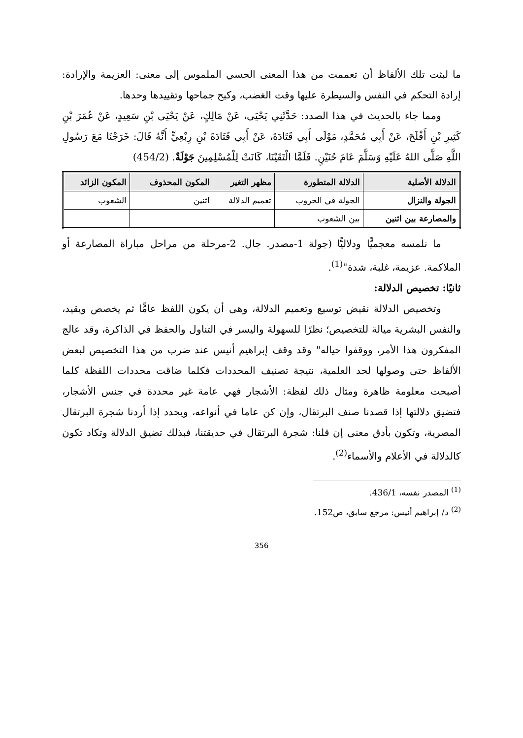ما لبثت تلك الألفاظ أن تعممت من هذا المعنى الحسي الملموس إلى معنى: العزيمة والإرادة: إرادة التحكم في النفس والسيطرة عليها وقت الغضب، وكبح جماحها وتقييدها وحدها.
ومما جاء بالحديث في هذا الصدد: حَدَّثَنِي يَحْيَى، عَنْ مَالِكٍ، عَنْ يَحْيَى بْنِ سَعِيدٍ، عَنْ عُمَرَ بْنِ كَثِيرِ بْنِ أَفْلَحَ، عَنْ أَبِي مُحَمَّدٍ، مَوْلَى أَبِي قَتَادَةَ، عَنْ أَبِي قَتَادَةَ بْنِ رِبْعِيٍّ أَنَّهُ قَالَ: خَرَجْنَا مَعَ رَسُولِ اللَّهِ صَلَّى اللهُ عَلَيْهِ وَسَلَّمَ عَامَ حُنَيْنٍ. فَلَمَّا الْتَقَيْنَا، كَانَتْ لِلْمُسْلِمِينَ جَوْلَةٌ. (454/2)
| الدلالة الأصلية | الدلالة المتطورة | مظهر التغير | المكون المحذوف | المكون الزائد |
| --- | --- | --- | --- | --- |
| الجولة والنزال | الجولة في الحروب | تعميم الدلالة | اثنين | الشعوب |
| والمصارعة بين اثنين | بين الشعوب | | | |
ما نلمسه معجميًّا ودلاليًّا (جولة 1-مصدر. جال. 2-مرحلة من مراحل مباراة المصارعة أو الملاكمة. عزيمة، غلبة، شدة"<sup>(1)</sup>.
ثانيًا: تخصيص الدلالة:
وتخصيص الدلالة نقيض توسيع وتعميم الدلالة، وهى أن يكون اللفظ عامًّا ثم يخصص ويقيد، والنفس البشرية ميالة للتخصيص؛ نظرًا للسهولة واليسر في التناول والحفظ في الذاكرة، وقد عالج المفكرون هذا الأمر، ووقفوا حياله" وقد وقف إبراهيم أنيس عند ضرب من هذا التخصيص لبعض الألفاظ حتى وصولها لحد العلمية، نتيجة تصنيف المحددات فكلما ضاقت محددات اللفظة كلما أصبحت معلومة ظاهرة ومثال ذلك لفظة: الأشجار فهي عامة غير محددة في جنس الأشجار، فتضيق دلالتها إذا قصدنا صنف البرتقال، وإن كن عاما في أنواعه، ويحدد إذا أردنا شجرة البرتقال المصرية، وتكون بأدق معنى إن قلنا: شجرة البرتقال في حديقتنا، فبذلك تضيق الدلالة وتكاد تكون كالدلالة في الأعلام والأسماء<sup>(2)</sup>.
<sup>(1)</sup> المصدر نفسه، 436/1.
<sup>(2)</sup> د/ إبراهيم أنيس: مرجع سابق، ص152.
356